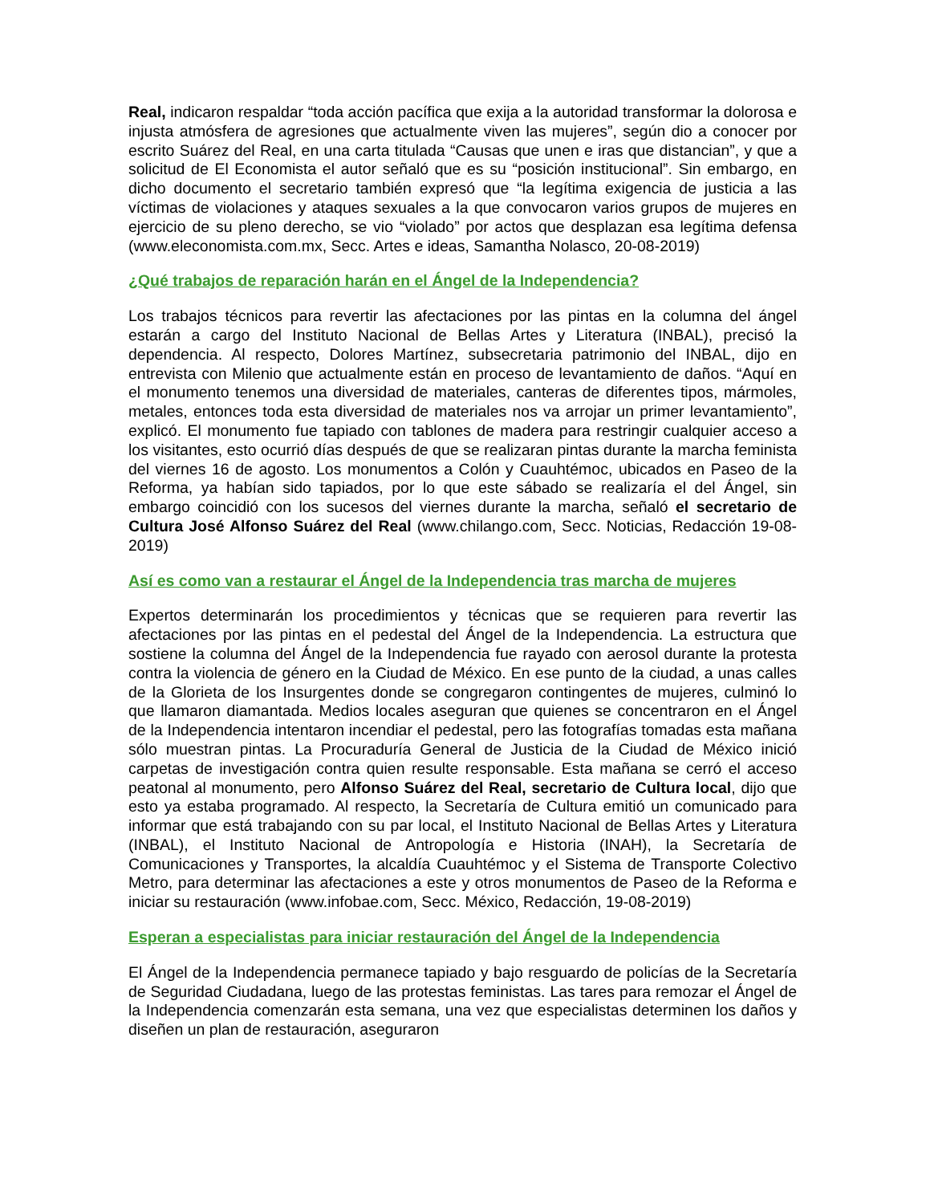Real, indicaron respaldar “toda acción pacífica que exija a la autoridad transformar la dolorosa e injusta atmósfera de agresiones que actualmente viven las mujeres”, según dio a conocer por escrito Suárez del Real, en una carta titulada “Causas que unen e iras que distancian”, y que a solicitud de El Economista el autor señaló que es su “posición institucional”. Sin embargo, en dicho documento el secretario también expresó que “la legítima exigencia de justicia a las víctimas de violaciones y ataques sexuales a la que convocaron varios grupos de mujeres en ejercicio de su pleno derecho, se vio “violado” por actos que desplazan esa legítima defensa (www.eleconomista.com.mx, Secc. Artes e ideas, Samantha Nolasco, 20-08-2019)
¿Qué trabajos de reparación harán en el Ángel de la Independencia?
Los trabajos técnicos para revertir las afectaciones por las pintas en la columna del ángel estarán a cargo del Instituto Nacional de Bellas Artes y Literatura (INBAL), precisó la dependencia. Al respecto, Dolores Martínez, subsecretaria patrimonio del INBAL, dijo en entrevista con Milenio que actualmente están en proceso de levantamiento de daños. “Aquí en el monumento tenemos una diversidad de materiales, canteras de diferentes tipos, mármoles, metales, entonces toda esta diversidad de materiales nos va arrojar un primer levantamiento”, explicó. El monumento fue tapiado con tablones de madera para restringir cualquier acceso a los visitantes, esto ocurrió días después de que se realizaran pintas durante la marcha feminista del viernes 16 de agosto. Los monumentos a Colón y Cuauhtémoc, ubicados en Paseo de la Reforma, ya habían sido tapiados, por lo que este sábado se realizaría el del Ángel, sin embargo coincidió con los sucesos del viernes durante la marcha, señaló el secretario de Cultura José Alfonso Suárez del Real (www.chilango.com, Secc. Noticias, Redacción 19-08-2019)
Así es como van a restaurar el Ángel de la Independencia tras marcha de mujeres
Expertos determinarán los procedimientos y técnicas que se requieren para revertir las afectaciones por las pintas en el pedestal del Ángel de la Independencia. La estructura que sostiene la columna del Ángel de la Independencia fue rayado con aerosol durante la protesta contra la violencia de género en la Ciudad de México. En ese punto de la ciudad, a unas calles de la Glorieta de los Insurgentes donde se congregaron contingentes de mujeres, culminó lo que llamaron diamantada. Medios locales aseguran que quienes se concentraron en el Ángel de la Independencia intentaron incendiar el pedestal, pero las fotografías tomadas esta mañana sólo muestran pintas. La Procuraduría General de Justicia de la Ciudad de México inició carpetas de investigación contra quien resulte responsable. Esta mañana se cerró el acceso peatonal al monumento, pero Alfonso Suárez del Real, secretario de Cultura local, dijo que esto ya estaba programado. Al respecto, la Secretaría de Cultura emitió un comunicado para informar que está trabajando con su par local, el Instituto Nacional de Bellas Artes y Literatura (INBAL), el Instituto Nacional de Antropología e Historia (INAH), la Secretaría de Comunicaciones y Transportes, la alcaldía Cuauhtémoc y el Sistema de Transporte Colectivo Metro, para determinar las afectaciones a este y otros monumentos de Paseo de la Reforma e iniciar su restauración (www.infobae.com, Secc. México, Redacción, 19-08-2019)
Esperan a especialistas para iniciar restauración del Ángel de la Independencia
El Ángel de la Independencia permanece tapiado y bajo resguardo de policías de la Secretaría de Seguridad Ciudadana, luego de las protestas feministas. Las tares para remozar el Ángel de la Independencia comenzarán esta semana, una vez que especialistas determinen los daños y diseñen un plan de restauración, aseguraron